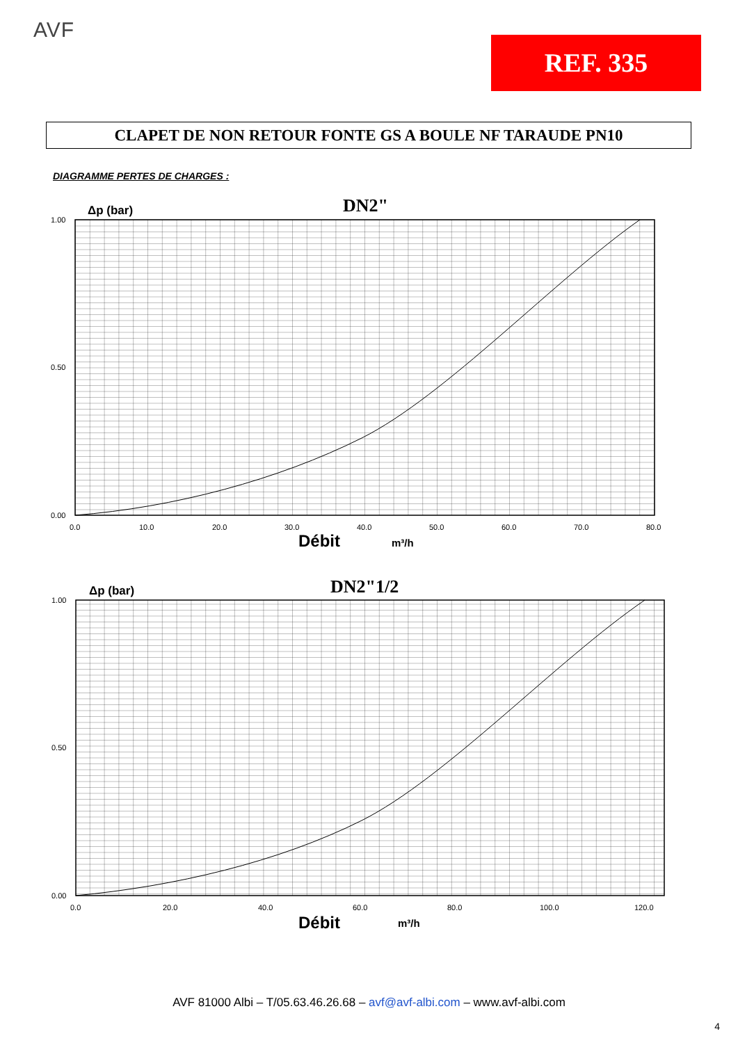AVF
REF. 335
CLAPET DE NON RETOUR FONTE GS A BOULE NF TARAUDE PN10
DIAGRAMME PERTES DE CHARGES :
Δp (bar)
DN2"
1.00
0.50
0.00
0.0
10.0
20.0
30.0
40.0
50.0
60.0
70.0
80.0
Débit
m³/h
Δp (bar)
DN2"1/2
1.00
0.50
0.00
0.0
20.0
40.0
60.0
80.0
100.0
120.0
Débit
m³/h
AVF 81000 Albi – T/05.63.46.26.68 – avf@avf-albi.com – www.avf-albi.com
4